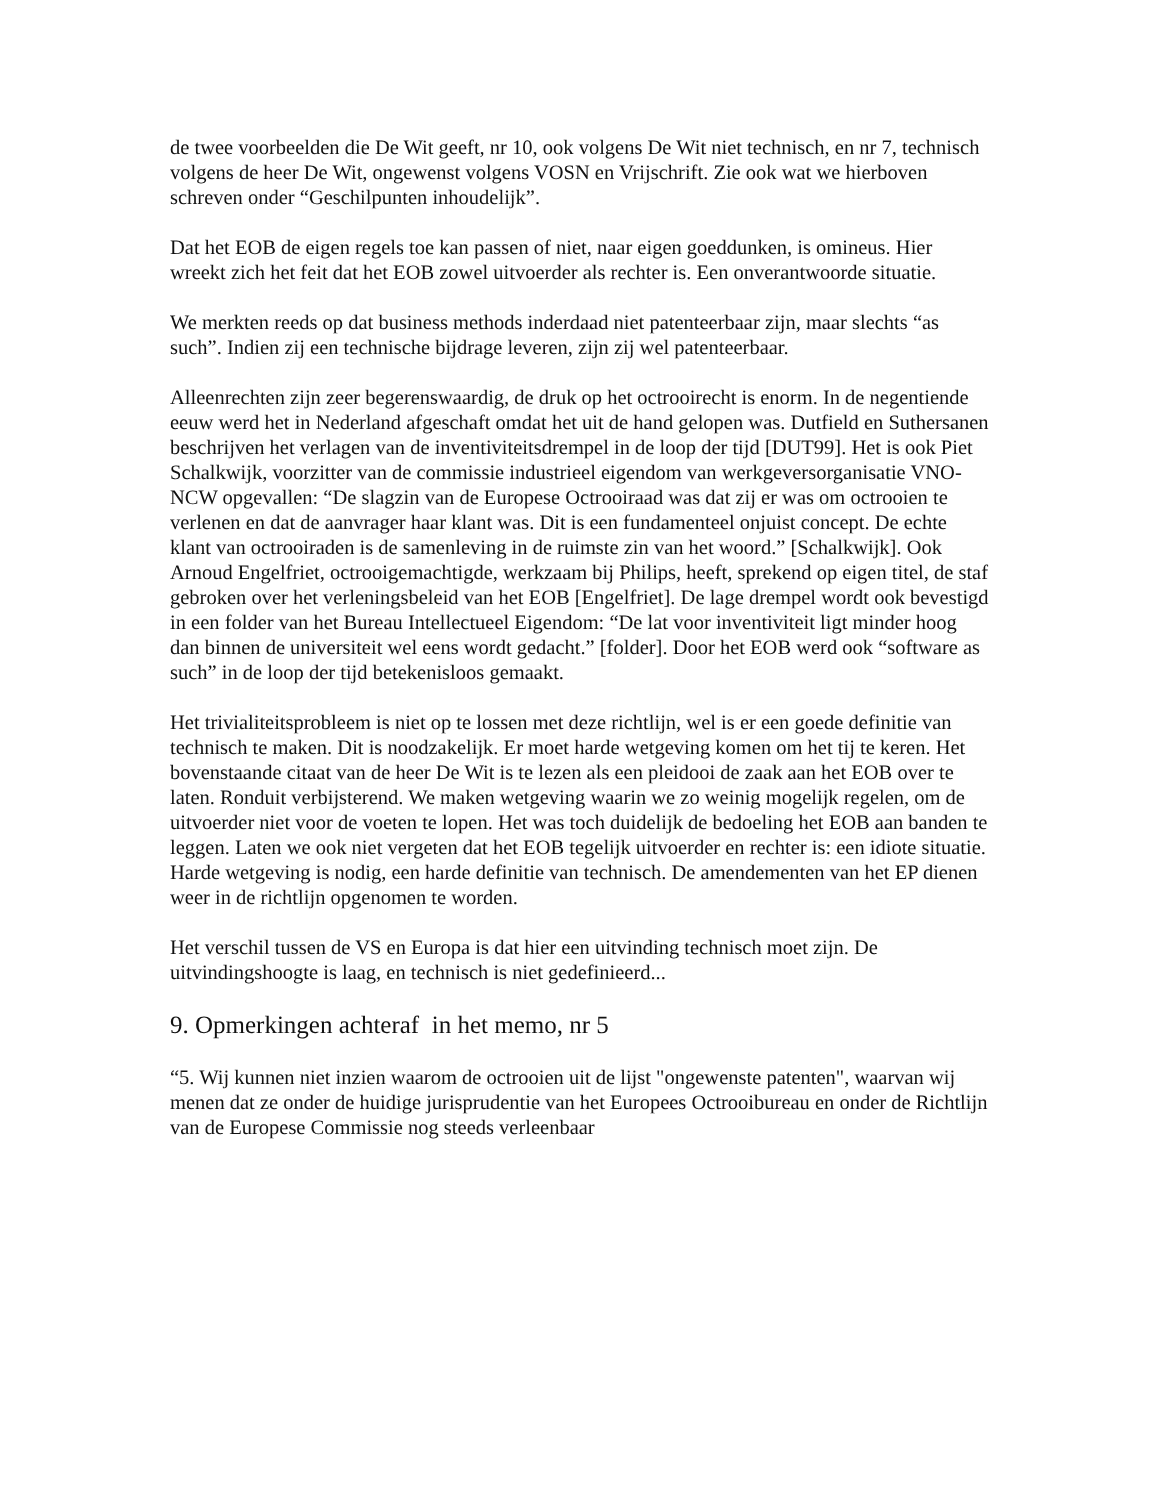de twee voorbeelden die De Wit geeft, nr 10, ook volgens De Wit niet technisch, en nr 7, technisch volgens de heer De Wit, ongewenst volgens VOSN en Vrijschrift. Zie ook wat we hierboven schreven onder “Geschilpunten inhoudelijk”.
Dat het EOB de eigen regels toe kan passen of niet, naar eigen goeddunken, is omineus. Hier wreekt zich het feit dat het EOB zowel uitvoerder als rechter is. Een onverantwoorde situatie.
We merkten reeds op dat business methods inderdaad niet patenteerbaar zijn, maar slechts “as such”. Indien zij een technische bijdrage leveren, zijn zij wel patenteerbaar.
Alleenrechten zijn zeer begerenswaardig, de druk op het octrooirecht is enorm. In de negentiende eeuw werd het in Nederland afgeschaft omdat het uit de hand gelopen was. Dutfield en Suthersanen beschrijven het verlagen van de inventiviteitsdrempel in de loop der tijd [DUT99]. Het is ook Piet Schalkwijk, voorzitter van de commissie industrieel eigendom van werkgeversorganisatie VNO-NCW opgevallen: “De slagzin van de Europese Octrooiraad was dat zij er was om octrooien te verlenen en dat de aanvrager haar klant was. Dit is een fundamenteel onjuist concept. De echte klant van octrooiraden is de samenleving in de ruimste zin van het woord.” [Schalkwijk]. Ook Arnoud Engelfriet, octrooigemachtigde, werkzaam bij Philips, heeft, sprekend op eigen titel, de staf gebroken over het verleningsbeleid van het EOB [Engelfriet]. De lage drempel wordt ook bevestigd in een folder van het Bureau Intellectueel Eigendom: “De lat voor inventiviteit ligt minder hoog dan binnen de universiteit wel eens wordt gedacht.” [folder]. Door het EOB werd ook “software as such” in de loop der tijd betekenisloos gemaakt.
Het trivialiteitsprobleem is niet op te lossen met deze richtlijn, wel is er een goede definitie van technisch te maken. Dit is noodzakelijk. Er moet harde wetgeving komen om het tij te keren. Het bovenstaande citaat van de heer De Wit is te lezen als een pleidooi de zaak aan het EOB over te laten. Ronduit verbijsterend. We maken wetgeving waarin we zo weinig mogelijk regelen, om de uitvoerder niet voor de voeten te lopen. Het was toch duidelijk de bedoeling het EOB aan banden te leggen. Laten we ook niet vergeten dat het EOB tegelijk uitvoerder en rechter is: een idiote situatie. Harde wetgeving is nodig, een harde definitie van technisch. De amendementen van het EP dienen weer in de richtlijn opgenomen te worden.
Het verschil tussen de VS en Europa is dat hier een uitvinding technisch moet zijn. De uitvindingshoogte is laag, en technisch is niet gedefinieerd...
9. Opmerkingen achteraf in het memo, nr 5
“5. Wij kunnen niet inzien waarom de octrooien uit de lijst "ongewenste patenten", waarvan wij menen dat ze onder de huidige jurisprudentie van het Europees Octrooibureau en onder de Richtlijn van de Europese Commissie nog steeds verleenbaar